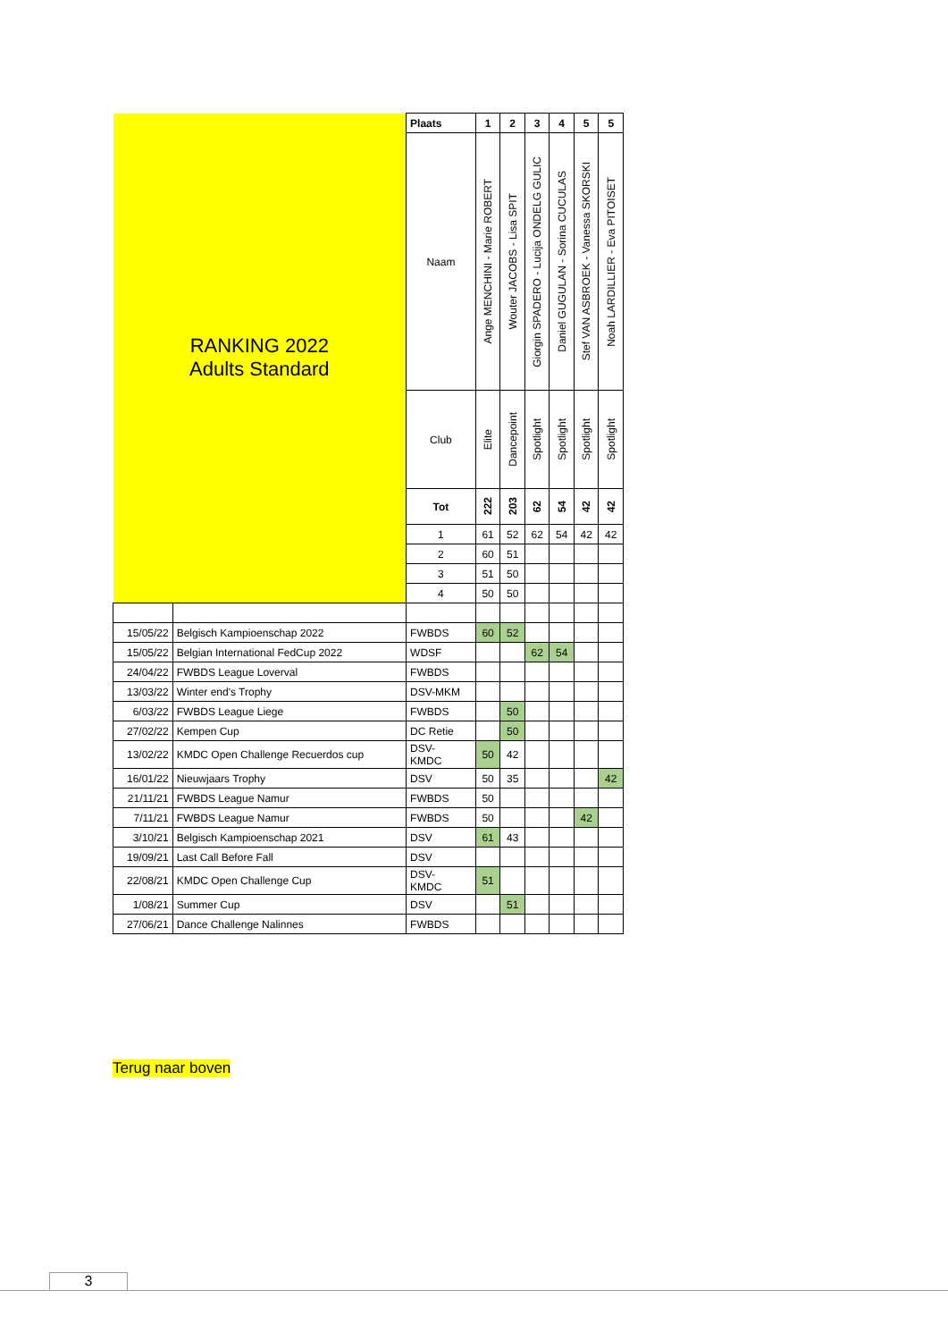| RANKING 2022 Adults Standard | | Plaats | 1 | 2 | 3 | 4 | 5 | 5 |
| | | Naam | Ange MENCHINI - Marie ROBERT | Wouter JACOBS - Lisa SPIT | Giorgin SPADERO - Lucija ONDELG GULIC | Daniel GUGULAN - Sorina CUCULAS | Stef VAN ASBROEK - Vanessa SKORSKI | Noah LARDILLIER - Eva PITOISET |
| | | Club | Elite | Dancepoint | Spotlight | Spotlight | Spotlight | Spotlight |
| | | Tot | 222 | 203 | 62 | 54 | 42 | 42 |
| | | 1 | 61 | 52 | 62 | 54 | 42 | 42 |
| | | 2 | 60 | 51 | | | | |
| | | 3 | 51 | 50 | | | | |
| | | 4 | 50 | 50 | | | | |
| 15/05/22 | Belgisch Kampioenschap 2022 | FWBDS | 60 | 52 | | | | |
| 15/05/22 | Belgian International FedCup 2022 | WDSF | | | 62 | 54 | | |
| 24/04/22 | FWBDS League Loverval | FWBDS | | | | | | |
| 13/03/22 | Winter end's Trophy | DSV-MKM | | | | | | |
| 6/03/22 | FWBDS League Liege | FWBDS | | 50 | | | | |
| 27/02/22 | Kempen Cup | DC Retie | | 50 | | | | |
| 13/02/22 | KMDC Open Challenge Recuerdos cup | DSV- KMDC | 50 | 42 | | | | |
| 16/01/22 | Nieuwjaars Trophy | DSV | 50 | 35 | | | | 42 |
| 21/11/21 | FWBDS League Namur | FWBDS | 50 | | | | | |
| 7/11/21 | FWBDS League Namur | FWBDS | 50 | | | | 42 | |
| 3/10/21 | Belgisch Kampioenschap 2021 | DSV | 61 | 43 | | | | |
| 19/09/21 | Last Call Before Fall | DSV | | | | | | |
| 22/08/21 | KMDC Open Challenge Cup | DSV- KMDC | 51 | | | | | |
| 1/08/21 | Summer Cup | DSV | | 51 | | | | |
| 27/06/21 | Dance Challenge Nalinnes | FWBDS | | | | | | |
Terug naar boven
3